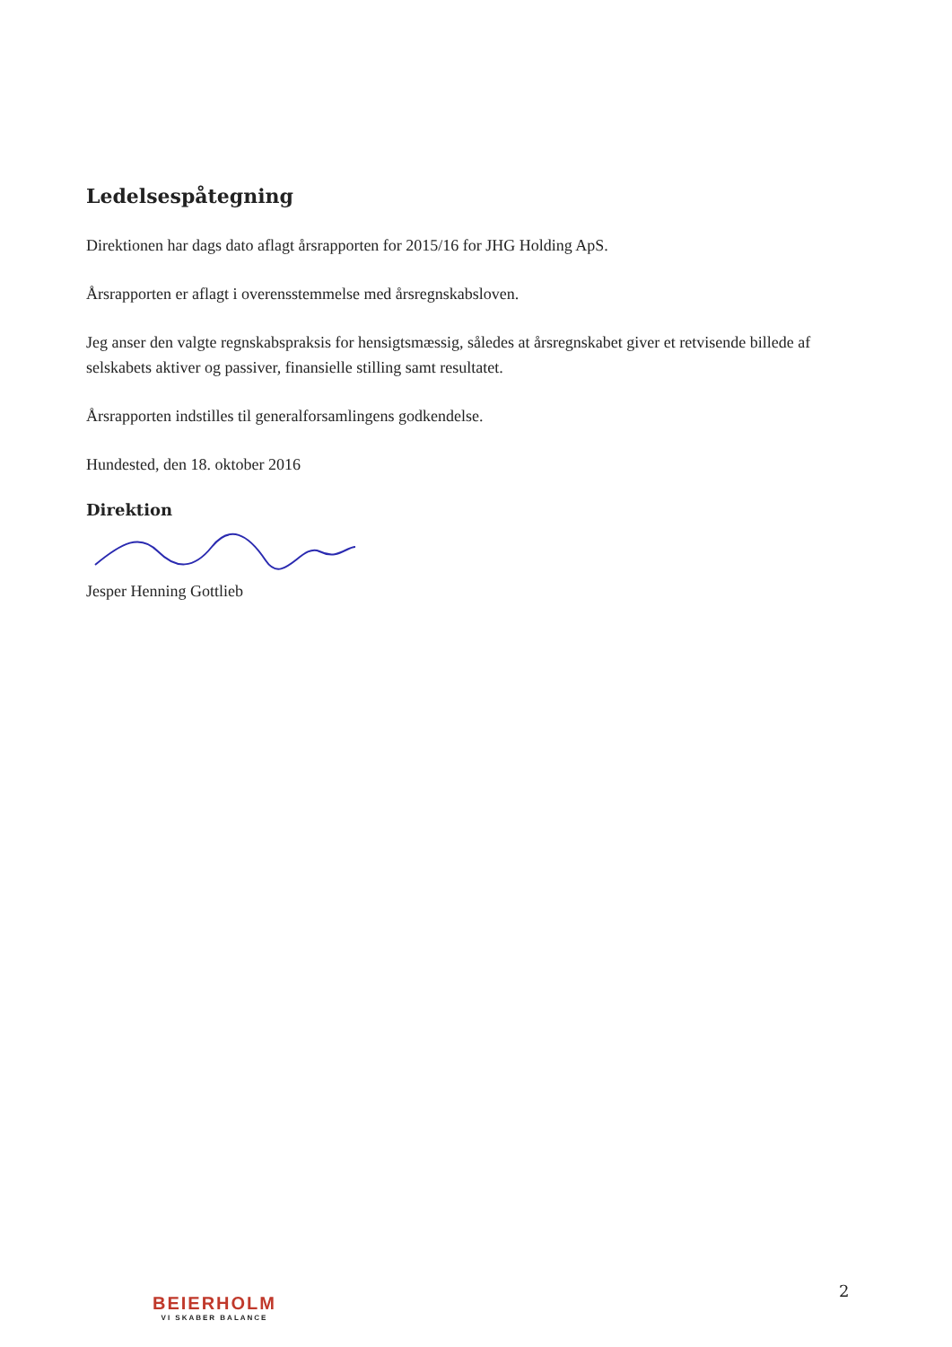Ledelsespåtegning
Direktionen har dags dato aflagt årsrapporten for 2015/16 for JHG Holding ApS.
Årsrapporten er aflagt i overensstemmelse med årsregnskabsloven.
Jeg anser den valgte regnskabspraksis for hensigtsmæssig, således at årsregnskabet giver et retvisende billede af selskabets aktiver og passiver, finansielle stilling samt resultatet.
Årsrapporten indstilles til generalforsamlingens godkendelse.
Hundested, den 18. oktober 2016
Direktion
Jesper Henning Gottlieb
2
BEIERHOLM
VI SKABER BALANCE